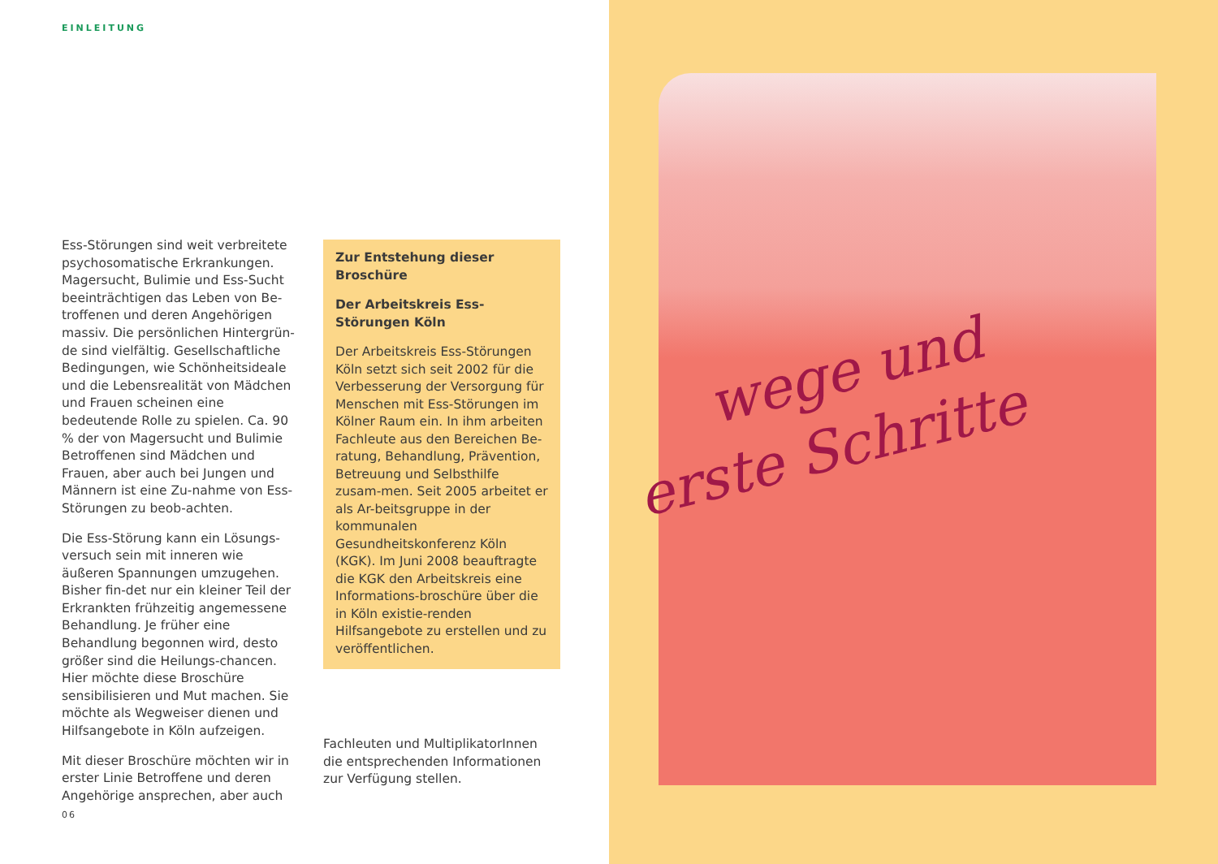EINLEITUNG
Ess-Störungen sind weit verbreitete psychosomatische Erkrankungen. Magersucht, Bulimie und Ess-Sucht beeinträchtigen das Leben von Be-troffenen und deren Angehörigen massiv. Die persönlichen Hintergrün-de sind vielfältig. Gesellschaftliche Bedingungen, wie Schönheitsideale und die Lebensrealität von Mädchen und Frauen scheinen eine bedeutende Rolle zu spielen. Ca. 90 % der von Magersucht und Bulimie Betroffenen sind Mädchen und Frauen, aber auch bei Jungen und Männern ist eine Zu-nahme von Ess-Störungen zu beob-achten.
Die Ess-Störung kann ein Lösungs-versuch sein mit inneren wie äußeren Spannungen umzugehen. Bisher fin-det nur ein kleiner Teil der Erkrankten frühzeitig angemessene Behandlung. Je früher eine Behandlung begonnen wird, desto größer sind die Heilungs-chancen. Hier möchte diese Broschüre sensibilisieren und Mut machen. Sie möchte als Wegweiser dienen und Hilfsangebote in Köln aufzeigen.
Mit dieser Broschüre möchten wir in erster Linie Betroffene und deren Angehörige ansprechen, aber auch
Zur Entstehung dieser Broschüre
Der Arbeitskreis Ess-Störungen Köln
Der Arbeitskreis Ess-Störungen Köln setzt sich seit 2002 für die Verbesserung der Versorgung für Menschen mit Ess-Störungen im Kölner Raum ein. In ihm arbeiten Fachleute aus den Bereichen Be-ratung, Behandlung, Prävention, Betreuung und Selbsthilfe zusam-men. Seit 2005 arbeitet er als Ar-beitsgruppe in der kommunalen Gesundheitskonferenz Köln (KGK). Im Juni 2008 beauftragte die KGK den Arbeitskreis eine Informations-broschüre über die in Köln existie-renden Hilfsangebote zu erstellen und zu veröffentlichen.
Fachleuten und MultiplikatorInnen die entsprechenden Informationen zur Verfügung stellen.
06
wege und
erste Schritte